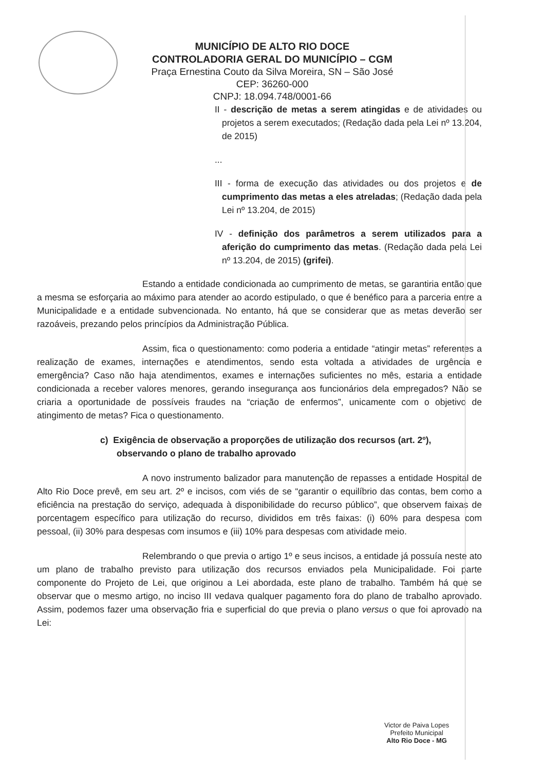MUNICÍPIO DE ALTO RIO DOCE
CONTROLADORIA GERAL DO MUNICÍPIO – CGM
Praça Ernestina Couto da Silva Moreira, SN – São José
CEP: 36260-000
CNPJ: 18.094.748/0001-66
II - descrição de metas a serem atingidas e de atividades ou projetos a serem executados; (Redação dada pela Lei nº 13.204, de 2015)
...
III - forma de execução das atividades ou dos projetos e de cumprimento das metas a eles atreladas; (Redação dada pela Lei nº 13.204, de 2015)
IV - definição dos parâmetros a serem utilizados para a aferição do cumprimento das metas. (Redação dada pela Lei nº 13.204, de 2015) (grifei).
Estando a entidade condicionada ao cumprimento de metas, se garantiria então que a mesma se esforçaria ao máximo para atender ao acordo estipulado, o que é benéfico para a parceria entre a Municipalidade e a entidade subvencionada. No entanto, há que se considerar que as metas deverão ser razoáveis, prezando pelos princípios da Administração Pública.
Assim, fica o questionamento: como poderia a entidade “atingir metas” referentes a realização de exames, internações e atendimentos, sendo esta voltada a atividades de urgência e emergência? Caso não haja atendimentos, exames e internações suficientes no mês, estaria a entidade condicionada a receber valores menores, gerando insegurança aos funcionários dela empregados? Não se criaria a oportunidade de possíveis fraudes na “criação de enfermos”, unicamente com o objetivo de atingimento de metas? Fica o questionamento.
c) Exigência de observação a proporções de utilização dos recursos (art. 2º), observando o plano de trabalho aprovado
A novo instrumento balizador para manutenção de repasses a entidade Hospital de Alto Rio Doce prevê, em seu art. 2º e incisos, com viés de se “garantir o equilíbrio das contas, bem como a eficiência na prestação do serviço, adequada à disponibilidade do recurso público”, que observem faixas de porcentagem específico para utilização do recurso, divididos em três faixas: (i) 60% para despesa com pessoal, (ii) 30% para despesas com insumos e (iii) 10% para despesas com atividade meio.
Relembrando o que previa o artigo 1º e seus incisos, a entidade já possuía neste ato um plano de trabalho previsto para utilização dos recursos enviados pela Municipalidade. Foi parte componente do Projeto de Lei, que originou a Lei abordada, este plano de trabalho. Também há que se observar que o mesmo artigo, no inciso III vedava qualquer pagamento fora do plano de trabalho aprovado. Assim, podemos fazer uma observação fria e superficial do que previa o plano versus o que foi aprovado na Lei:
Victor de Paiva Lopes
Prefeito Municipal
Alto Rio Doce - MG